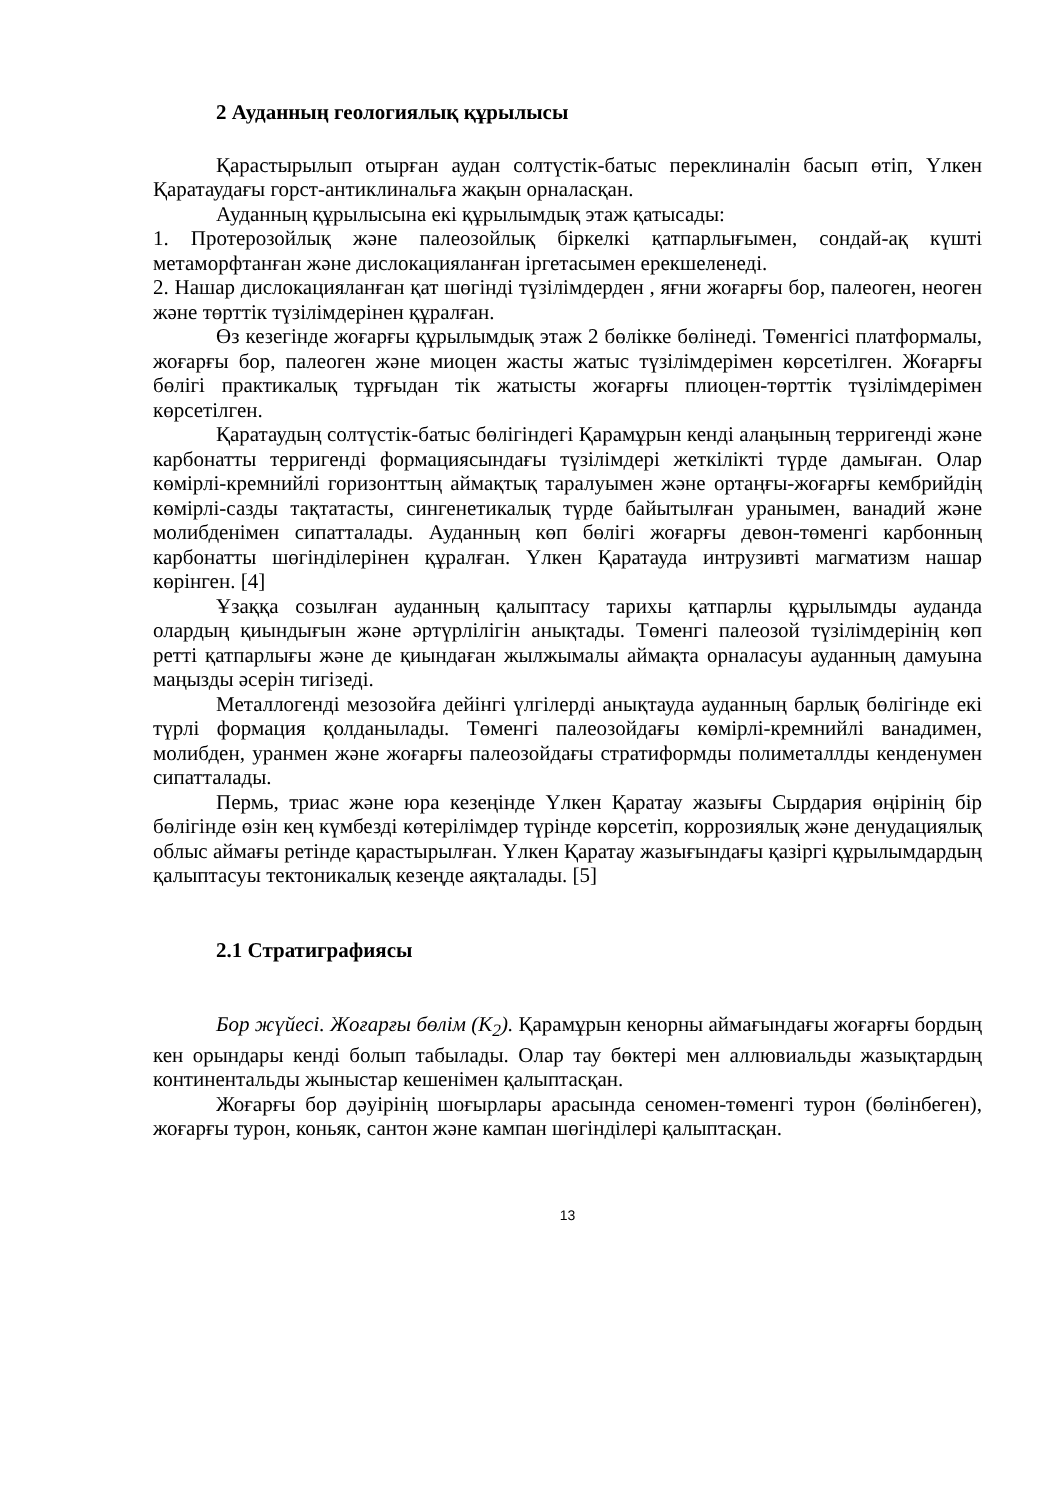2 Ауданның геологиялық құрылысы
Қарастырылып отырған аудан солтүстік-батыс переклиналін басып өтіп, Үлкен Қаратаудағы горст-антиклинальға жақын орналасқан.
Ауданның құрылысына екі құрылымдық этаж қатысады:
1. Протерозойлық және палеозойлық біркелкі қатпарлығымен, сондай-ақ күшті метаморфтанған және дислокацияланған іргетасымен ерекшеленеді.
2. Нашар дислокацияланған қат шөгінді түзілімдерден , яғни жоғарғы бор, палеоген, неоген және төрттік түзілімдерінен құралған.
Өз кезегінде жоғарғы құрылымдық этаж 2 бөлікке бөлінеді. Төменгісі платформалы, жоғарғы бор, палеоген және миоцен жасты жатыс түзілімдерімен көрсетілген. Жоғарғы бөлігі практикалық тұрғыдан тік жатысты жоғарғы плиоцен-төрттік түзілімдерімен көрсетілген.
Қаратаудың солтүстік-батыс бөлігіндегі Қарамұрын кенді алаңының терригенді және карбонатты терригенді формациясындағы түзілімдері жеткілікті түрде дамыған. Олар көмірлі-кремнийлі горизонттың аймақтық таралуымен және ортаңғы-жоғарғы кембрийдің көмірлі-сазды тақтатасты, сингенетикалық түрде байытылған уранымен, ванадий және молибденімен сипатталады. Ауданның көп бөлігі жоғарғы девон-төменгі карбонның карбонатты шөгінділерінен құралған. Үлкен Қаратауда интрузивті магматизм нашар көрінген. [4]
Ұзаққа созылған ауданның қалыптасу тарихы қатпарлы құрылымды ауданда олардың қиындығын және әртүрлілігін анықтады. Төменгі палеозой түзілімдерінің көп ретті қатпарлығы және де қиындаған жылжымалы аймақта орналасуы ауданның дамуына маңызды әсерін тигізеді.
Металлогенді мезозойға дейінгі үлгілерді анықтауда ауданның барлық бөлігінде екі түрлі формация қолданылады. Төменгі палеозойдағы көмірлі-кремнийлі ванадимен, молибден, уранмен және жоғарғы палеозойдағы стратиформды полиметаллды кенденумен сипатталады.
Пермь, триас және юра кезеңінде Үлкен Қаратау жазығы Сырдария өңірінің бір бөлігінде өзін кең күмбезді көтерілімдер түрінде көрсетіп, коррозиялық және денудациялық облыс аймағы ретінде қарастырылған. Үлкен Қаратау жазығындағы қазіргі құрылымдардың қалыптасуы тектоникалық кезеңде аяқталады. [5]
2.1 Стратиграфиясы
Бор жүйесі. Жоғарғы бөлім (K<sub>2</sub>). Қарамұрын кенорны аймағындағы жоғарғы бордың кен орындары кенді болып табылады. Олар тау бөктері мен аллювиальды жазықтардың континентальды жыныстар кешенімен қалыптасқан.
Жоғарғы бор дәуірінің шоғырлары арасында сеномен-төменгі турон (бөлінбеген), жоғарғы турон, коньяк, сантон және кампан шөгінділері қалыптасқан.
13